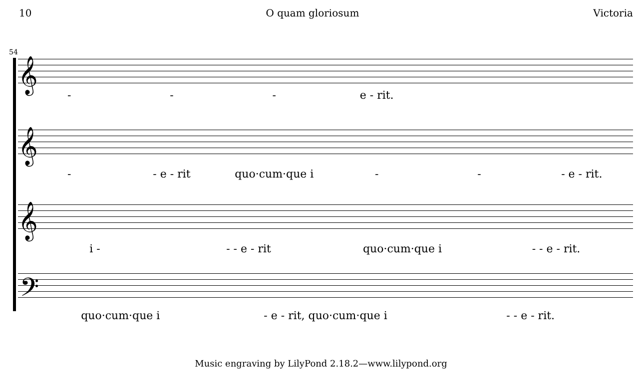10 O quam gloriosum Victoria
54
𝄞
- - - e - rit.
𝄞
- - e - rit quo·cum·que i - - - e - rit.
𝄞
i - - - e - rit quo·cum·que i - - e - rit.
𝄢
quo·cum·que i - e - rit, quo·cum·que i - - e - rit.
Music engraving by LilyPond 2.18.2—www.lilypond.org